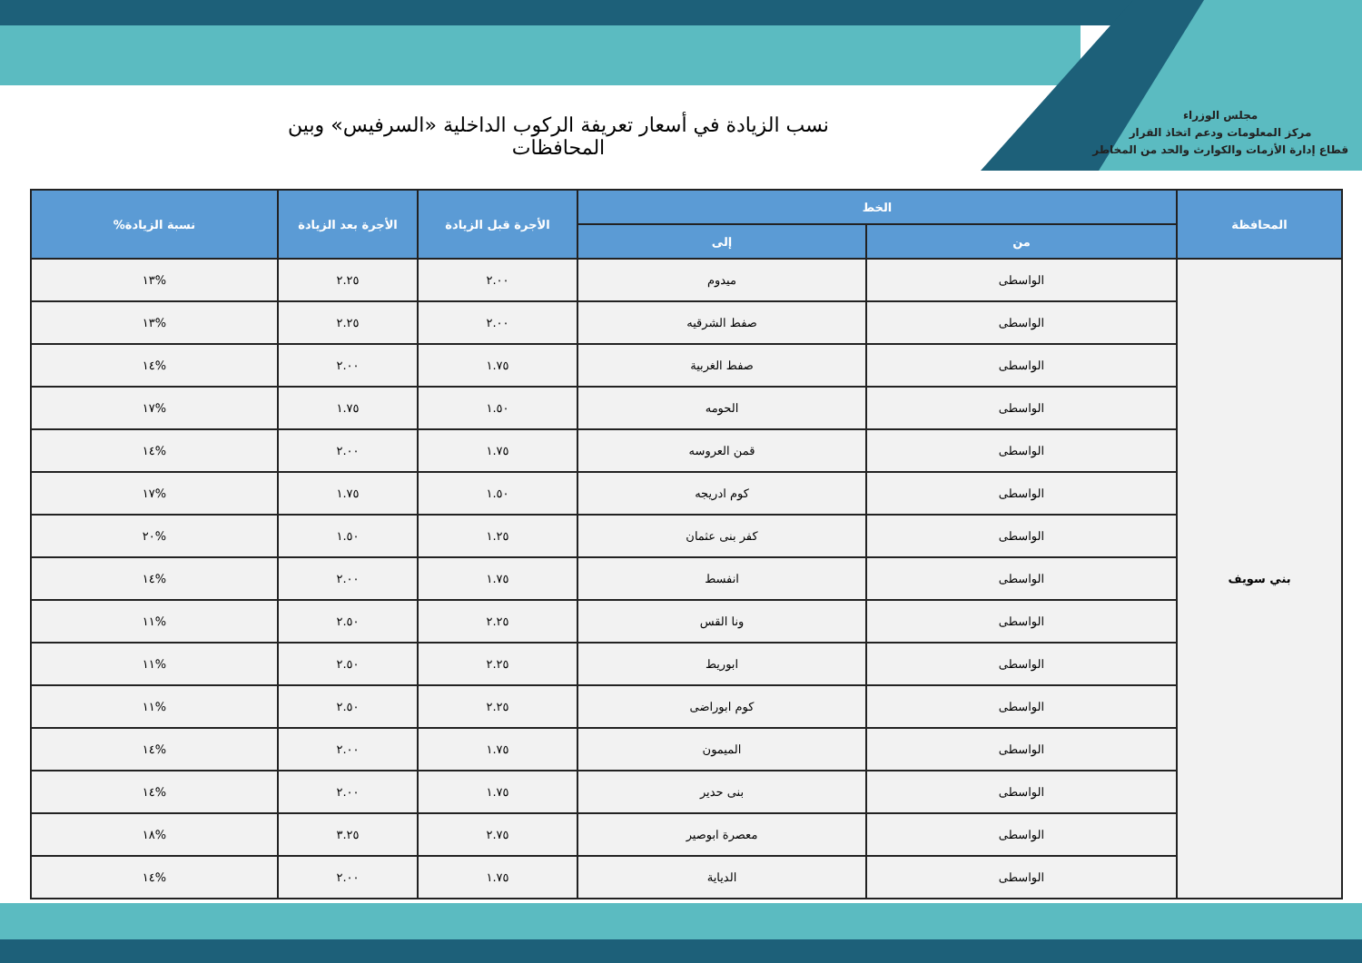مجلس الوزراء
مركز المعلومات ودعم اتخاذ القرار
قطاع إدارة الأزمات والكوارث والحد من المخاطر
نسب الزيادة في أسعار تعريفة الركوب الداخلية «السرفيس» وبين المحافظات
| المحافظة | الخط | | الأجرة قبل الزيادة | الأجرة بعد الزيادة | نسبة الزيادة% |
| --- | --- | --- | --- | --- | --- |
| | من | إلى | | | |
| بني سويف | الواسطى | ميدوم | ٢.٠٠ | ٢.٢٥ | %١٣ |
| | الواسطى | صفط الشرقيه | ٢.٠٠ | ٢.٢٥ | %١٣ |
| | الواسطى | صفط الغربية | ١.٧٥ | ٢.٠٠ | %١٤ |
| | الواسطى | الحومه | ١.٥٠ | ١.٧٥ | %١٧ |
| | الواسطى | قمن العروسه | ١.٧٥ | ٢.٠٠ | %١٤ |
| | الواسطى | كوم ادريجه | ١.٥٠ | ١.٧٥ | %١٧ |
| | الواسطى | كفر بنى عثمان | ١.٢٥ | ١.٥٠ | %٢٠ |
| | الواسطى | انفسط | ١.٧٥ | ٢.٠٠ | %١٤ |
| | الواسطى | ونا القس | ٢.٢٥ | ٢.٥٠ | %١١ |
| | الواسطى | ابوريط | ٢.٢٥ | ٢.٥٠ | %١١ |
| | الواسطى | كوم ابوراضى | ٢.٢٥ | ٢.٥٠ | %١١ |
| | الواسطى | الميمون | ١.٧٥ | ٢.٠٠ | %١٤ |
| | الواسطى | بنى حدير | ١.٧٥ | ٢.٠٠ | %١٤ |
| | الواسطى | معصرة ابوصير | ٢.٧٥ | ٣.٢٥ | %١٨ |
| | الواسطى | الدياية | ١.٧٥ | ٢.٠٠ | %١٤ |